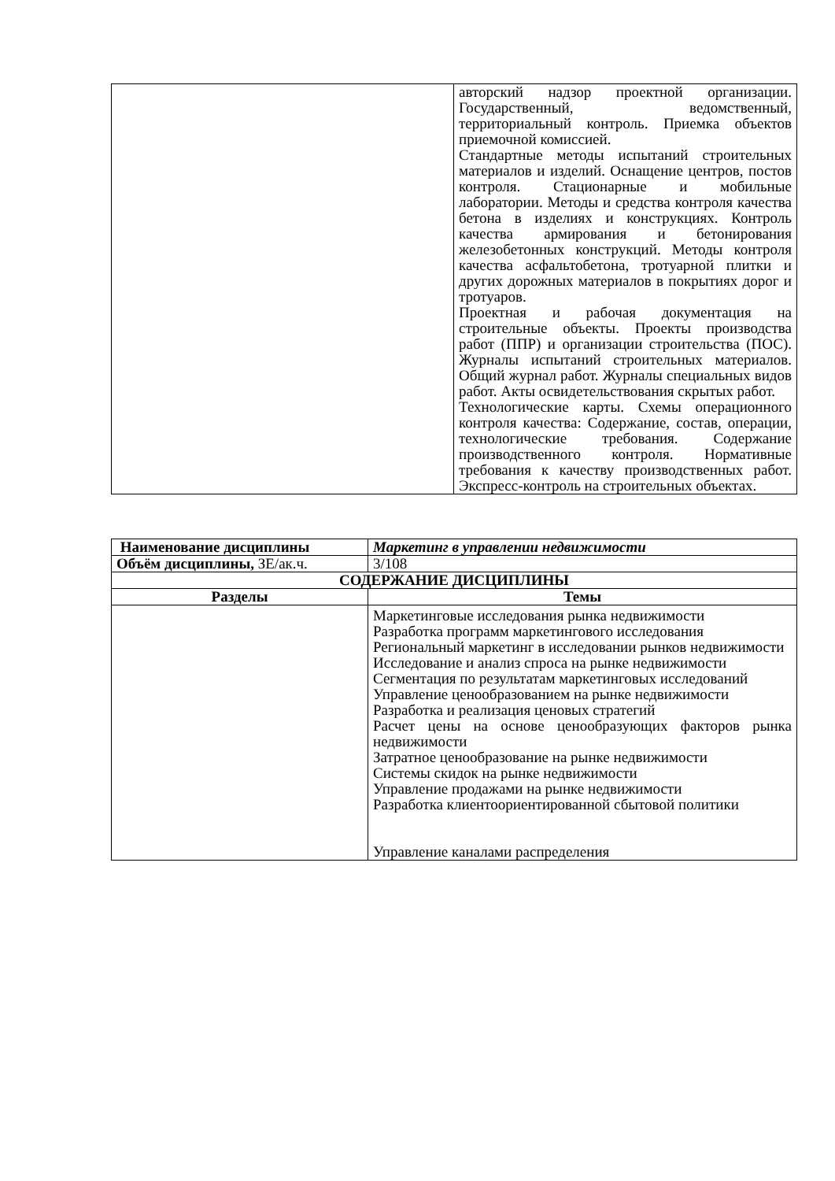| | авторский надзор проектной организации. Государственный, ведомственный, территориальный контроль. Приемка объектов приемочной комиссией. Стандартные методы испытаний строительных материалов и изделий. Оснащение центров, постов контроля. Стационарные и мобильные лаборатории. Методы и средства контроля качества бетона в изделиях и конструкциях. Контроль качества армирования и бетонирования железобетонных конструкций. Методы контроля качества асфальтобетона, тротуарной плитки и других дорожных материалов в покрытиях дорог и тротуаров. Проектная и рабочая документация на строительные объекты. Проекты производства работ (ППР) и организации строительства (ПОС). Журналы испытаний строительных материалов. Общий журнал работ. Журналы специальных видов работ. Акты освидетельствования скрытых работ. Технологические карты. Схемы операционного контроля качества: Содержание, состав, операции, технологические требования. Содержание производственного контроля. Нормативные требования к качеству производственных работ. Экспресс-контроль на строительных объектах. |
| Наименование дисциплины | Маркетинг в управлении недвижимости |
| Объём дисциплины, ЗЕ/ак.ч. | 3/108 |
| СОДЕРЖАНИЕ ДИСЦИПЛИНЫ | |
| Разделы | Темы |
| | Маркетинговые исследования рынка недвижимости Разработка программ маркетингового исследования Региональный маркетинг в исследовании рынков недвижимости Исследование и анализ спроса на рынке недвижимости Сегментация по результатам маркетинговых исследований Управление ценообразованием на рынке недвижимости Разработка и реализация ценовых стратегий Расчет цены на основе ценообразующих факторов рынка недвижимости Затратное ценообразование на рынке недвижимости Системы скидок на рынке недвижимости Управление продажами на рынке недвижимости Разработка клиентоориентированной сбытовой политики Управление каналами распределения |